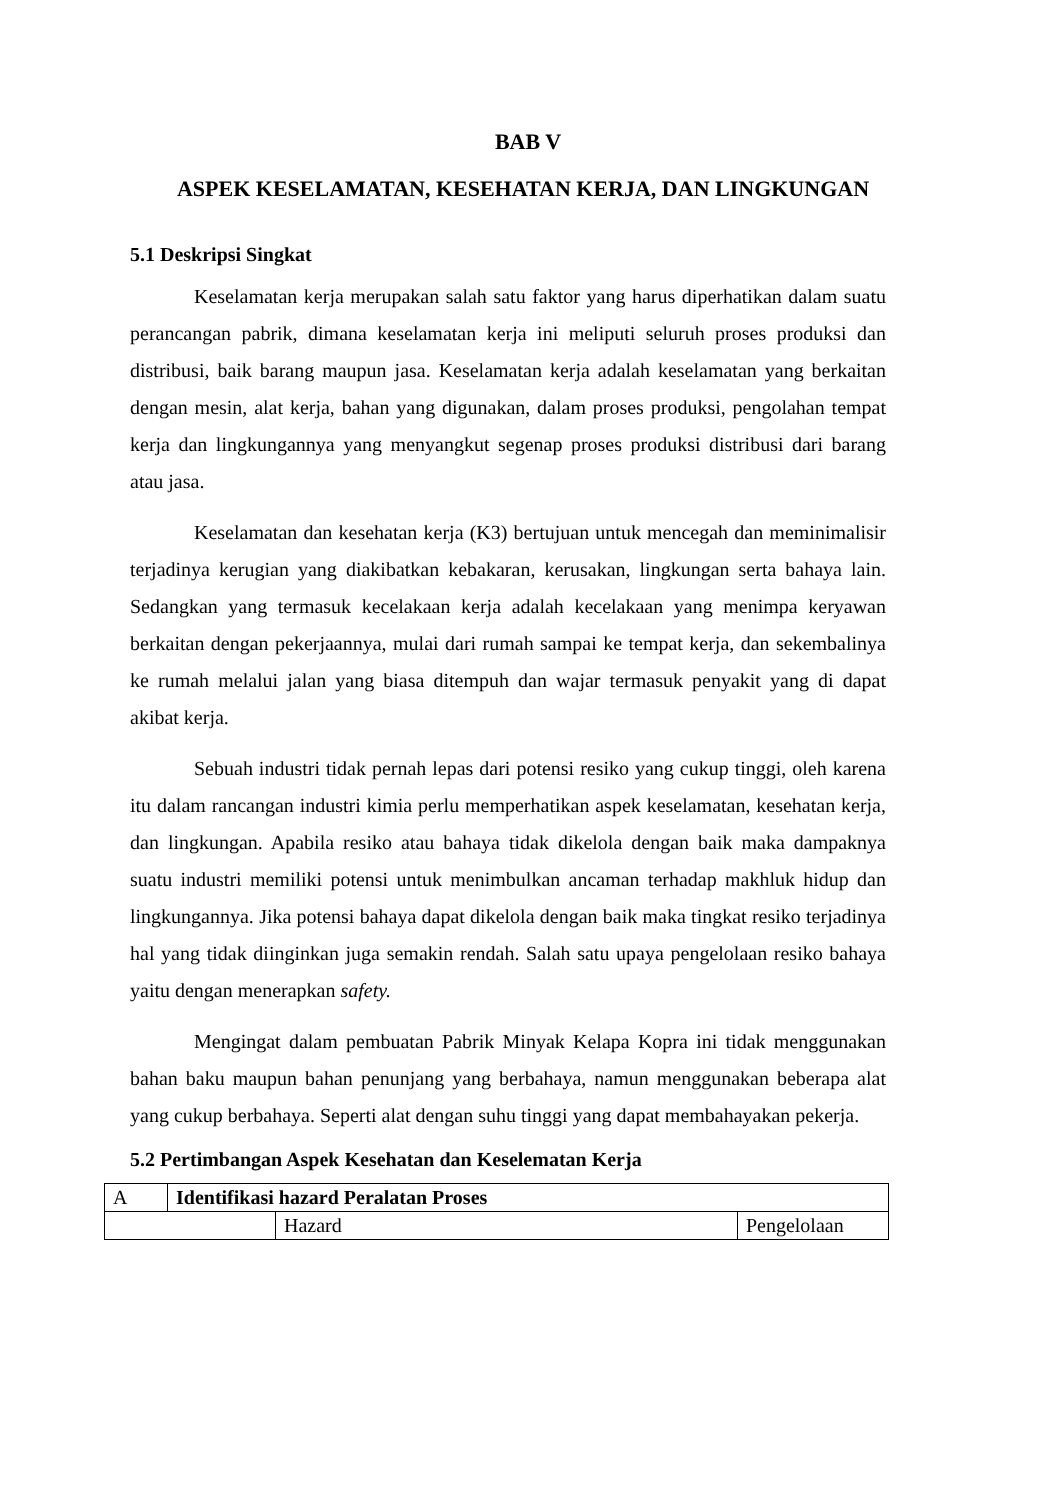BAB V
ASPEK KESELAMATAN, KESEHATAN KERJA, DAN LINGKUNGAN
5.1 Deskripsi Singkat
Keselamatan kerja merupakan salah satu faktor yang harus diperhatikan dalam suatu perancangan pabrik, dimana keselamatan kerja ini meliputi seluruh proses produksi dan distribusi, baik barang maupun jasa. Keselamatan kerja adalah keselamatan yang berkaitan dengan mesin, alat kerja, bahan yang digunakan, dalam proses produksi, pengolahan tempat kerja dan lingkungannya yang menyangkut segenap proses produksi distribusi dari barang atau jasa.
Keselamatan dan kesehatan kerja (K3) bertujuan untuk mencegah dan meminimalisir terjadinya kerugian yang diakibatkan kebakaran, kerusakan, lingkungan serta bahaya lain. Sedangkan yang termasuk kecelakaan kerja adalah kecelakaan yang menimpa keryawan berkaitan dengan pekerjaannya, mulai dari rumah sampai ke tempat kerja, dan sekembalinya ke rumah melalui jalan yang biasa ditempuh dan wajar termasuk penyakit yang di dapat akibat kerja.
Sebuah industri tidak pernah lepas dari potensi resiko yang cukup tinggi, oleh karena itu dalam rancangan industri kimia perlu memperhatikan aspek keselamatan, kesehatan kerja, dan lingkungan. Apabila resiko atau bahaya tidak dikelola dengan baik maka dampaknya suatu industri memiliki potensi untuk menimbulkan ancaman terhadap makhluk hidup dan lingkungannya. Jika potensi bahaya dapat dikelola dengan baik maka tingkat resiko terjadinya hal yang tidak diinginkan juga semakin rendah. Salah satu upaya pengelolaan resiko bahaya yaitu dengan menerapkan safety.
Mengingat dalam pembuatan Pabrik Minyak Kelapa Kopra ini tidak menggunakan bahan baku maupun bahan penunjang yang berbahaya, namun menggunakan beberapa alat yang cukup berbahaya. Seperti alat dengan suhu tinggi yang dapat membahayakan pekerja.
5.2 Pertimbangan Aspek Kesehatan dan Keselematan Kerja
| A | Identifikasi hazard Peralatan Proses | | |
| | | Hazard | Pengelolaan |